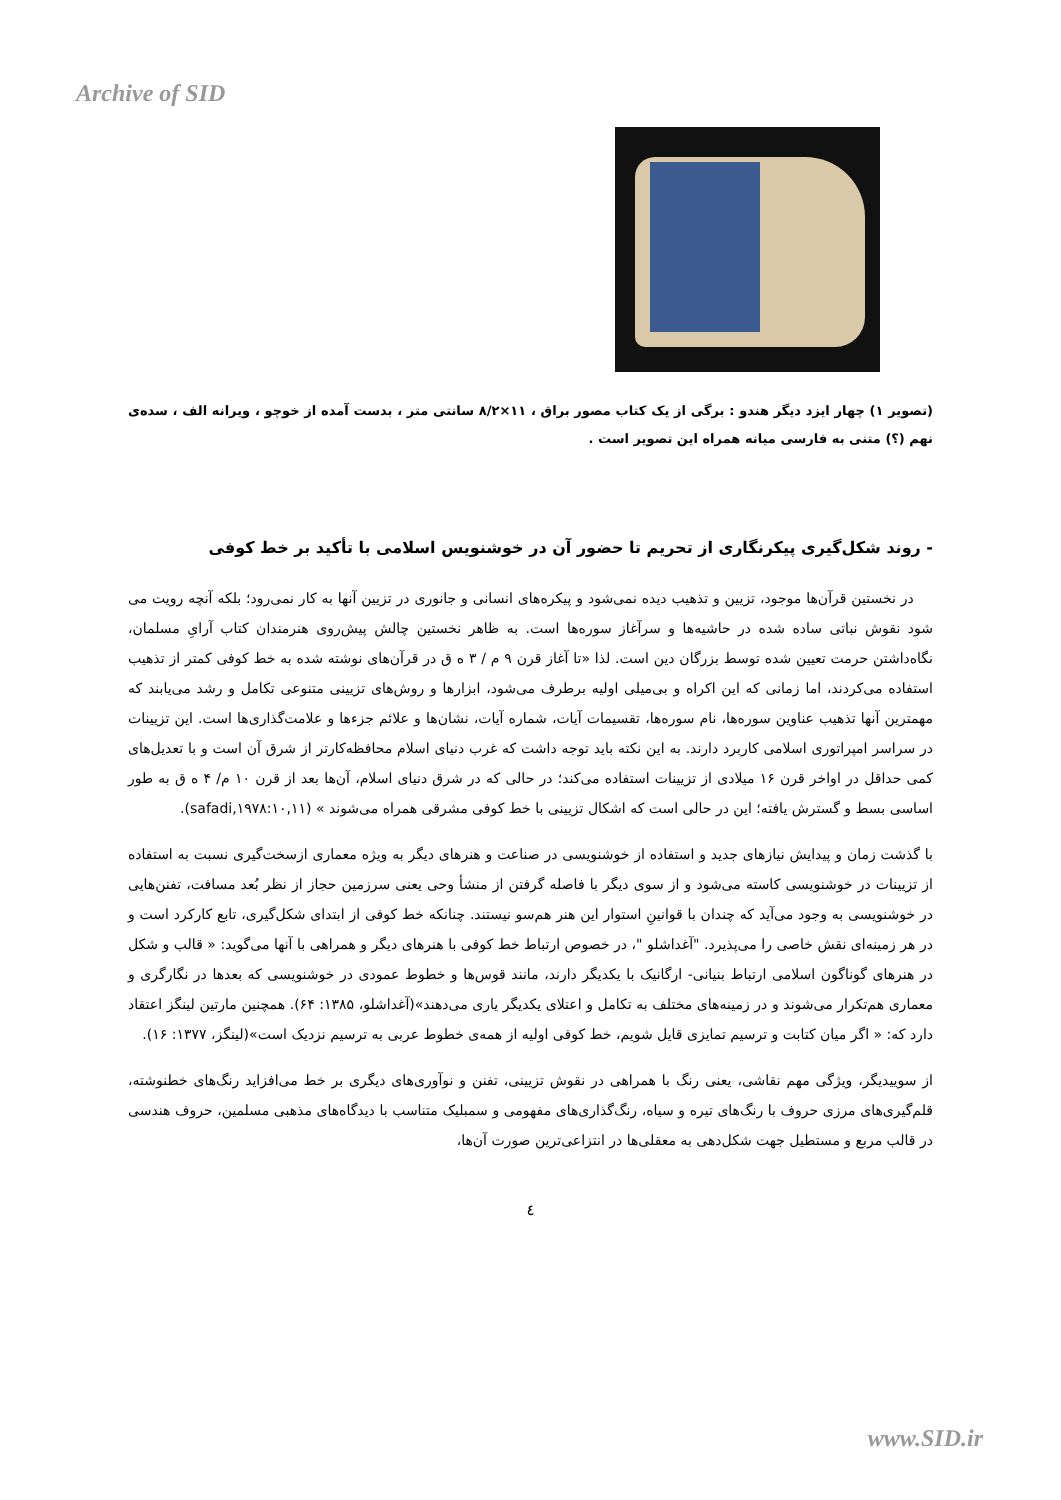Archive of SID
(تصویر ۱) چهار ایزد دیگر هندو : برگی از یک کتاب مصور براق ، ۱۱×۸/۲ سانتی متر ، بدست آمده از خوچو ، ویرانه الف ، سده‌ی نهم (؟) متنی به فارسی میانه همراه این تصویر است .
- روند شکل‌گیری پیکرنگاری از تحریم تا حضور آن در خوشنویس اسلامی با تأکید بر خط کوفی
در نخستین قرآن‌ها موجود، تزیین و تذهیب دیده نمی‌شود و پیکره‌های انسانی و جانوری در تزیین آنها به کار نمی‌رود؛ بلکه آنچه رویت می شود نقوش نباتی ساده شده در حاشیه‌ها و سرآغاز سوره‌ها است. به ظاهر نخستین چالش پیش‌روی هنرمندان کتاب آرایِ مسلمان، نگاه‌داشتن حرمت تعیین شده توسط بزرگان دین است. لذا «تا آغاز قرن ۹ م / ۳ ه ق در قرآن‌های نوشته شده به خط کوفی کمتر از تذهیب استفاده می‌کردند، اما زمانی که این اکراه و بی‌میلی اولیه برطرف می‌شود، ابزارها و روش‌های تزیینی متنوعی تکامل و رشد می‌یابند که مهمترین آنها تذهیب عناوین سوره‌ها، نام سوره‌ها، تقسیمات آیات، شماره آیات، نشان‌ها و علائم جزءها و علامت‌گذاری‌ها است. این تزیینات در سراسر امپراتوری اسلامی کاربرد دارند. به این نکته باید توجه داشت که غرب دنیای اسلام محافظه‌کارتر از شرق آن است و با تعدیل‌های کمی حداقل در اواخر قرن ۱۶ میلادی از تزیینات استفاده می‌کند؛ در حالی که در شرق دنیای اسلام، آن‌ها بعد از قرن ۱۰ م/ ۴ ه ق به طور اساسی بسط و گسترش یافته؛ این در حالی است که اشکال تزیینی با خط کوفی مشرقی همراه می‌شوند » (safadi,۱۹۷۸:۱۰,۱۱).
با گذشت زمان و پیدایش نیازهای جدید و استفاده از خوشنویسی در صناعت و هنرهای دیگر به ویژه معماری ازسخت‌گیری نسبت به استفاده از تزیینات در خوشنویسی کاسته می‌شود و از سوی دیگر با فاصله گرفتن از منشأ وحی یعنی سرزمین حجاز از نظر بُعد مسافت، تفنن‌هایی در خوشنویسی به وجود می‌آید که چندان با قوانینِ استوار این هنر هم‌سو نیستند. چنانکه خط کوفی از ابتدای شکل‌گیری، تابع کارکرد است و در هر زمینه‌ای نقش خاصی را می‌پذیرد. "آغداشلو "، در خصوص ارتباط خط کوفی با هنرهای دیگر و همراهی با آنها می‌گوید: « قالب و شکل در هنرهای گوناگون اسلامی ارتباط بنیانی- ارگانیک با یکدیگر دارند، مانند قوس‌ها و خطوط عمودی در خوشنویسی که بعدها در نگارگری و معماری هم‌تکرار می‌شوند و در زمینه‌های مختلف به تکامل و اعتلای یکدیگر یاری می‌دهند»(آغداشلو، ۱۳۸۵: ۶۴). همچنین مارتین لینگز اعتقاد دارد که: « اگر میان کتابت و ترسیم تمایزی قایل شویم، خط کوفی اولیه از همه‌ی خطوط عربی به ترسیم نزدیک است»(لینگز، ۱۳۷۷: ۱۶).
از سوییدیگر، ویژگی مهم نقاشی، یعنی رنگ با همراهی در نقوش تزیینی، تفنن و نوآوری‌های دیگری بر خط می‌افزاید رنگ‌های خطنوشته، قلم‌گیری‌های مرزی حروف با رنگ‌های تیره و سیاه، رنگ‌گذاری‌های مفهومی و سمبلیک متناسب با دیدگاه‌های مذهبی مسلمین، حروف هندسی در قالب مربع و مستطیل جهت شکل‌دهی به معقلی‌ها در انتزاعی‌ترین صورت آن‌ها،
٤
www.SID.ir